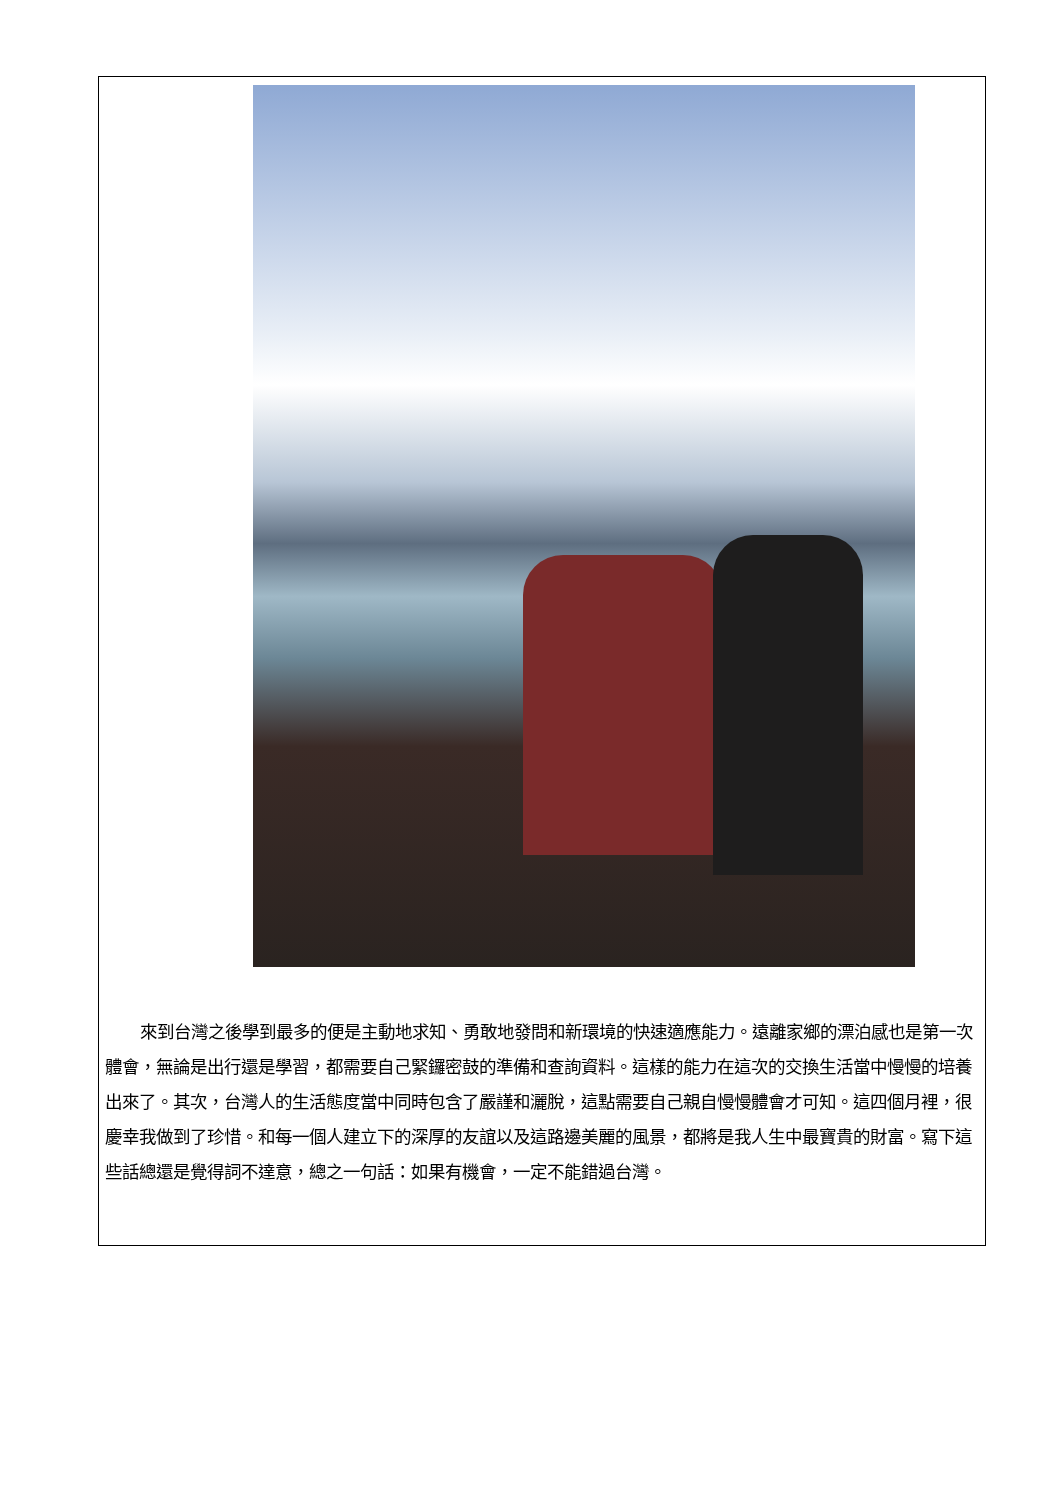來到台灣之後學到最多的便是主動地求知、勇敢地發問和新環境的快速適應能力。遠離家鄉的漂泊感也是第一次體會，無論是出行還是學習，都需要自己緊鑼密鼓的準備和查詢資料。這樣的能力在這次的交換生活當中慢慢的培養出來了。其次，台灣人的生活態度當中同時包含了嚴謹和灑脫，這點需要自己親自慢慢體會才可知。這四個月裡，很慶幸我做到了珍惜。和每一個人建立下的深厚的友誼以及這路邊美麗的風景，都將是我人生中最寶貴的財富。寫下這些話總還是覺得詞不達意，總之一句話：如果有機會，一定不能錯過台灣。